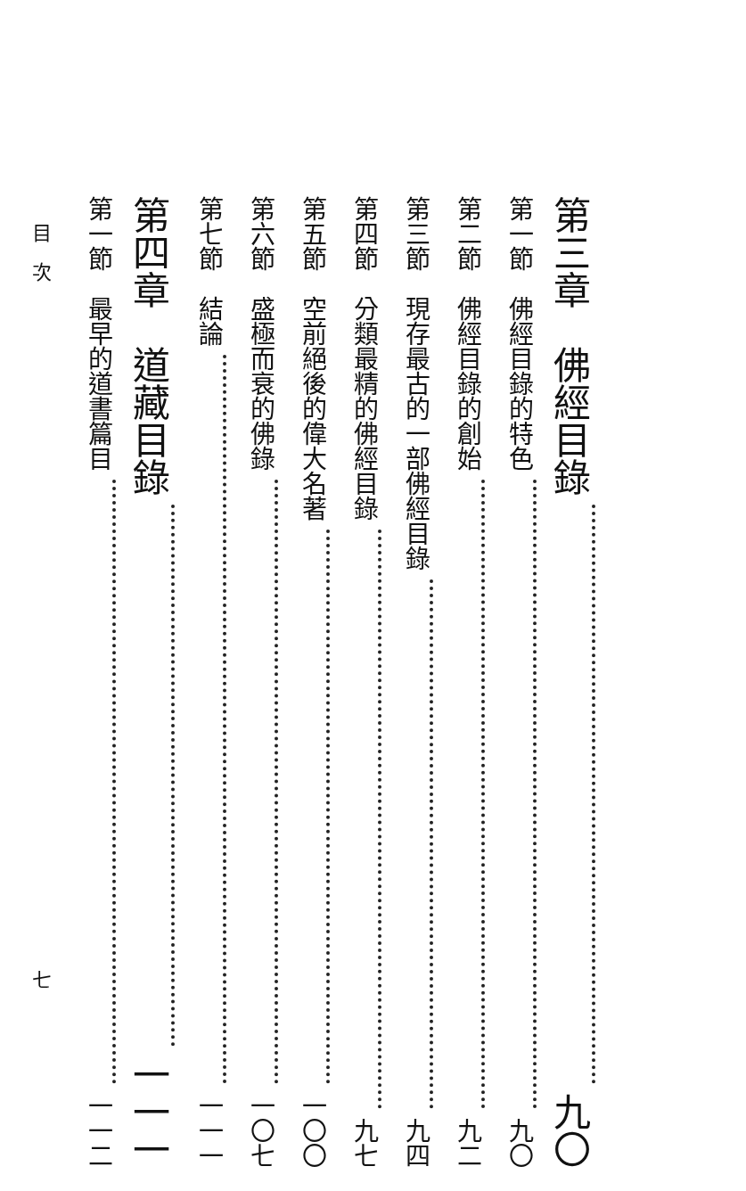第三章　佛經目錄 九〇
第一節　佛經目錄的特色 九〇
第二節　佛經目錄的創始 九二
第三節　現存最古的一部佛經目錄 九四
第四節　分類最精的佛經目錄 九七
第五節　空前絕後的偉大名著 一〇〇
第六節　盛極而衰的佛錄 一〇七
第七節　結論 一一一
第四章　道藏目錄 一一一
第一節　最早的道書篇目 一一二
目　次 七